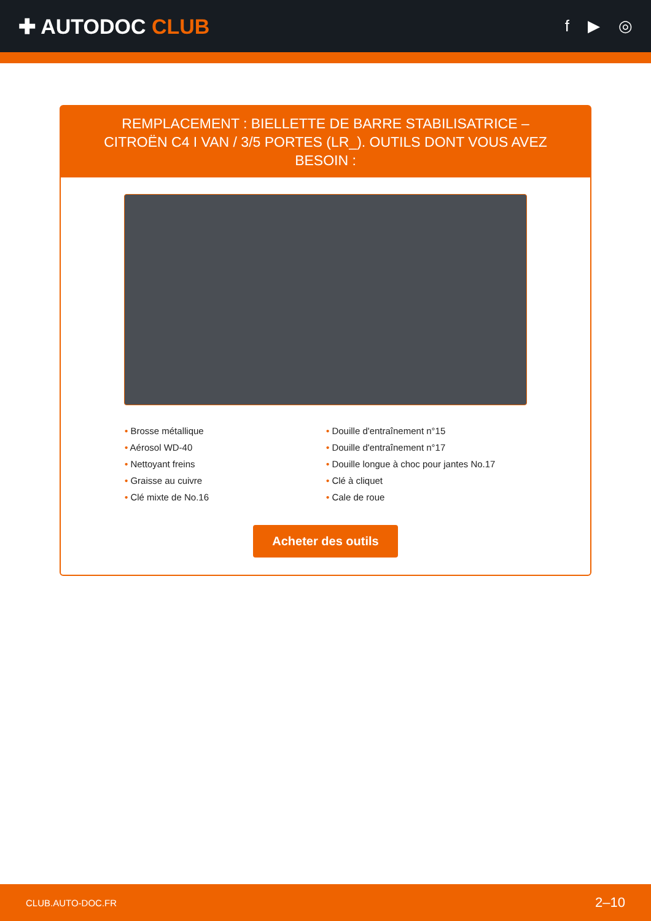✚ AUTODOC CLUB
f ▶ ◎
REMPLACEMENT : BIELLETTE DE BARRE STABILISATRICE – CITROËN C4 I VAN / 3/5 PORTES (LR_). OUTILS DONT VOUS AVEZ BESOIN :
• Brosse métallique
• Douille d'entraînement n°15
• Aérosol WD-40
• Douille d'entraînement n°17
• Nettoyant freins
• Douille longue à choc pour jantes No.17
• Graisse au cuivre
• Clé à cliquet
• Clé mixte de No.16
• Cale de roue
Acheter des outils
CLUB.AUTO-DOC.FR 2–10